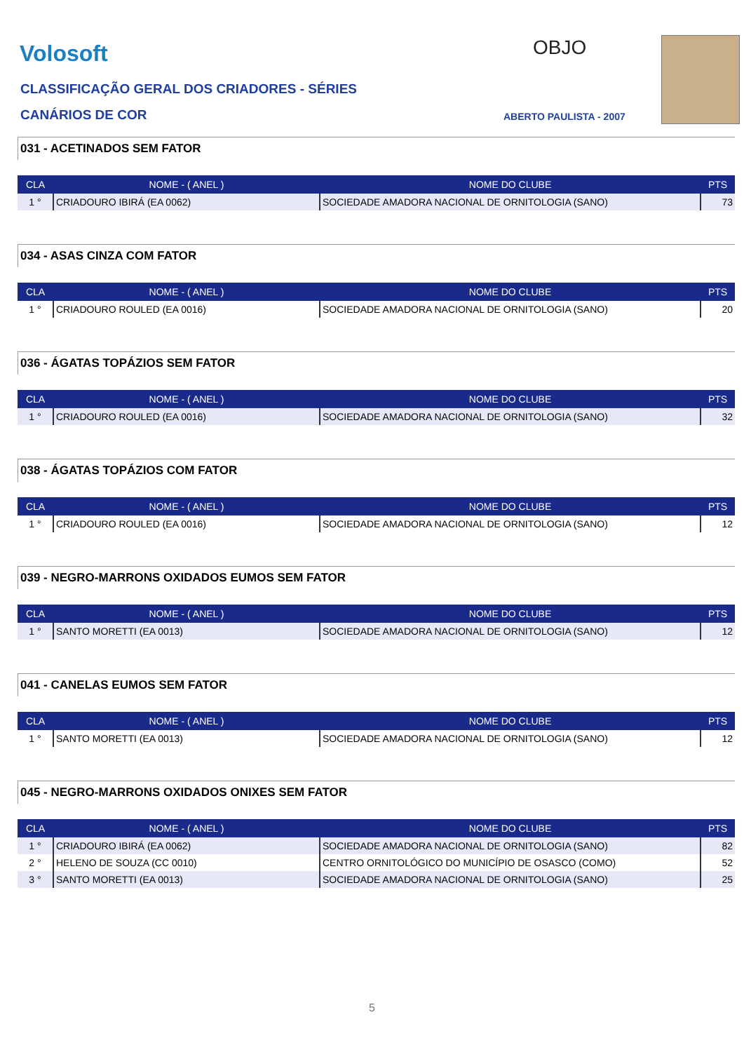Volosoft OBJO
CLASSIFICAÇÃO GERAL DOS CRIADORES - SÉRIES
CANÁRIOS DE COR ABERTO PAULISTA - 2007
031 - ACETINADOS SEM FATOR
| CLA | NOME - ( ANEL ) | NOME DO CLUBE | PTS |
| --- | --- | --- | --- |
| 1 ° | CRIADOURO IBIRÁ (EA 0062) | SOCIEDADE AMADORA NACIONAL DE ORNITOLOGIA (SANO) | 73 |
034 - ASAS CINZA COM FATOR
| CLA | NOME - ( ANEL ) | NOME DO CLUBE | PTS |
| --- | --- | --- | --- |
| 1 ° | CRIADOURO ROULED (EA 0016) | SOCIEDADE AMADORA NACIONAL DE ORNITOLOGIA (SANO) | 20 |
036 - ÁGATAS TOPÁZIOS SEM FATOR
| CLA | NOME - ( ANEL ) | NOME DO CLUBE | PTS |
| --- | --- | --- | --- |
| 1 ° | CRIADOURO ROULED (EA 0016) | SOCIEDADE AMADORA NACIONAL DE ORNITOLOGIA (SANO) | 32 |
038 - ÁGATAS TOPÁZIOS COM FATOR
| CLA | NOME - ( ANEL ) | NOME DO CLUBE | PTS |
| --- | --- | --- | --- |
| 1 ° | CRIADOURO ROULED (EA 0016) | SOCIEDADE AMADORA NACIONAL DE ORNITOLOGIA (SANO) | 12 |
039 - NEGRO-MARRONS OXIDADOS EUMOS SEM FATOR
| CLA | NOME - ( ANEL ) | NOME DO CLUBE | PTS |
| --- | --- | --- | --- |
| 1 ° | SANTO MORETTI (EA 0013) | SOCIEDADE AMADORA NACIONAL DE ORNITOLOGIA (SANO) | 12 |
041 - CANELAS EUMOS SEM FATOR
| CLA | NOME - ( ANEL ) | NOME DO CLUBE | PTS |
| --- | --- | --- | --- |
| 1 ° | SANTO MORETTI (EA 0013) | SOCIEDADE AMADORA NACIONAL DE ORNITOLOGIA (SANO) | 12 |
045 - NEGRO-MARRONS OXIDADOS ONIXES SEM FATOR
| CLA | NOME - ( ANEL ) | NOME DO CLUBE | PTS |
| --- | --- | --- | --- |
| 1 ° | CRIADOURO IBIRÁ (EA 0062) | SOCIEDADE AMADORA NACIONAL DE ORNITOLOGIA (SANO) | 82 |
| 2 ° | HELENO DE SOUZA (CC 0010) | CENTRO ORNITOLÓGICO DO MUNICÍPIO DE OSASCO (COMO) | 52 |
| 3 ° | SANTO MORETTI (EA 0013) | SOCIEDADE AMADORA NACIONAL DE ORNITOLOGIA (SANO) | 25 |
5